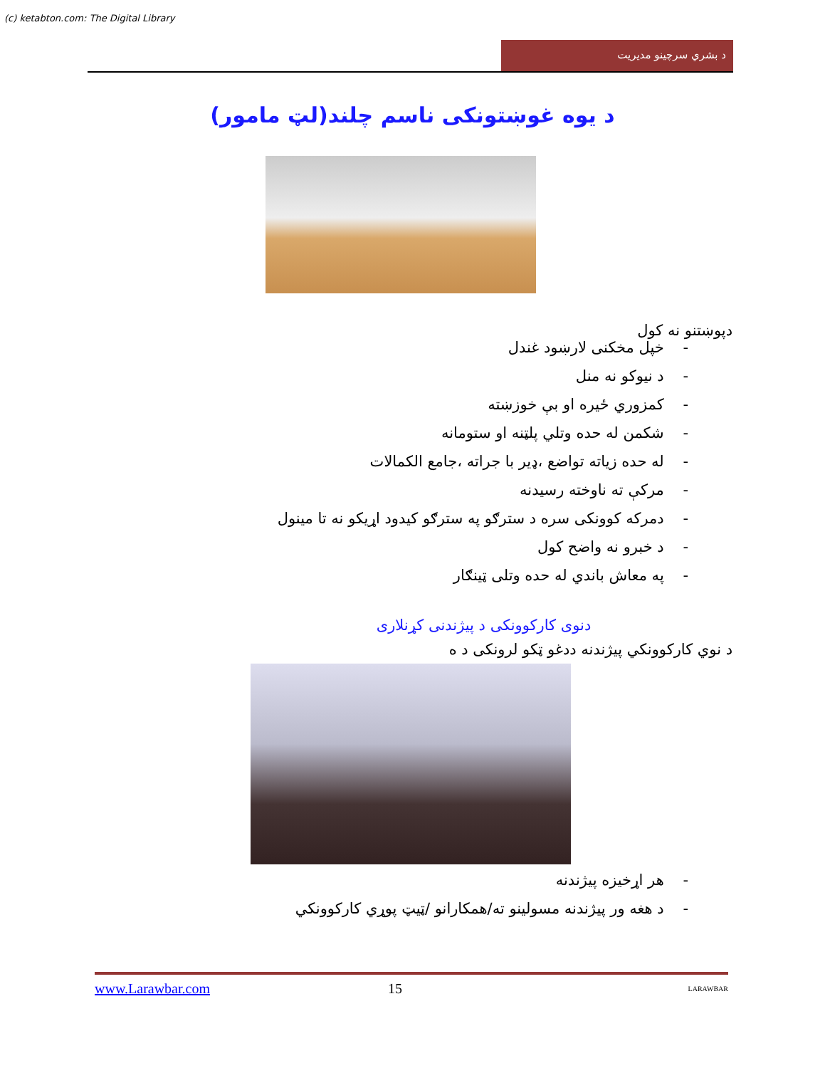(c) ketabton.com: The Digital Library
د بشري سرچينو مديريت
د يوه غوښتونکی ناسم چلند(لټ مامور)
دپوښتنو نه کول
- خپل مخکنی لارښود غندل
- د نيوکو نه منل
- کمزوري ځيره او بې خوزښته
- شکمن له حده وتلي پلټنه او ستومانه
- له حده زياته تواضع ،ډير با جراته ،جامع الکمالات
- مرکې ته ناوخته رسيدنه
- دمرکه کوونکی سره د سترګو په سترګو کيدود اړيکو نه تا مينول
- د خبرو نه واضح کول
- په معاش باندي له حده وتلی ټينګار
دنوی کارکوونکی د پيژندنی کړنلاری
د نوي کارکوونکي پيژندنه ددغو ټکو لرونکی د ه
- هر اړخيزه پيژندنه
- د هغه ور پيژندنه مسولينو ته/همکارانو /ټيټ پوړي کارکوونکي
www.Larawbar.com 15 LARAWBAR